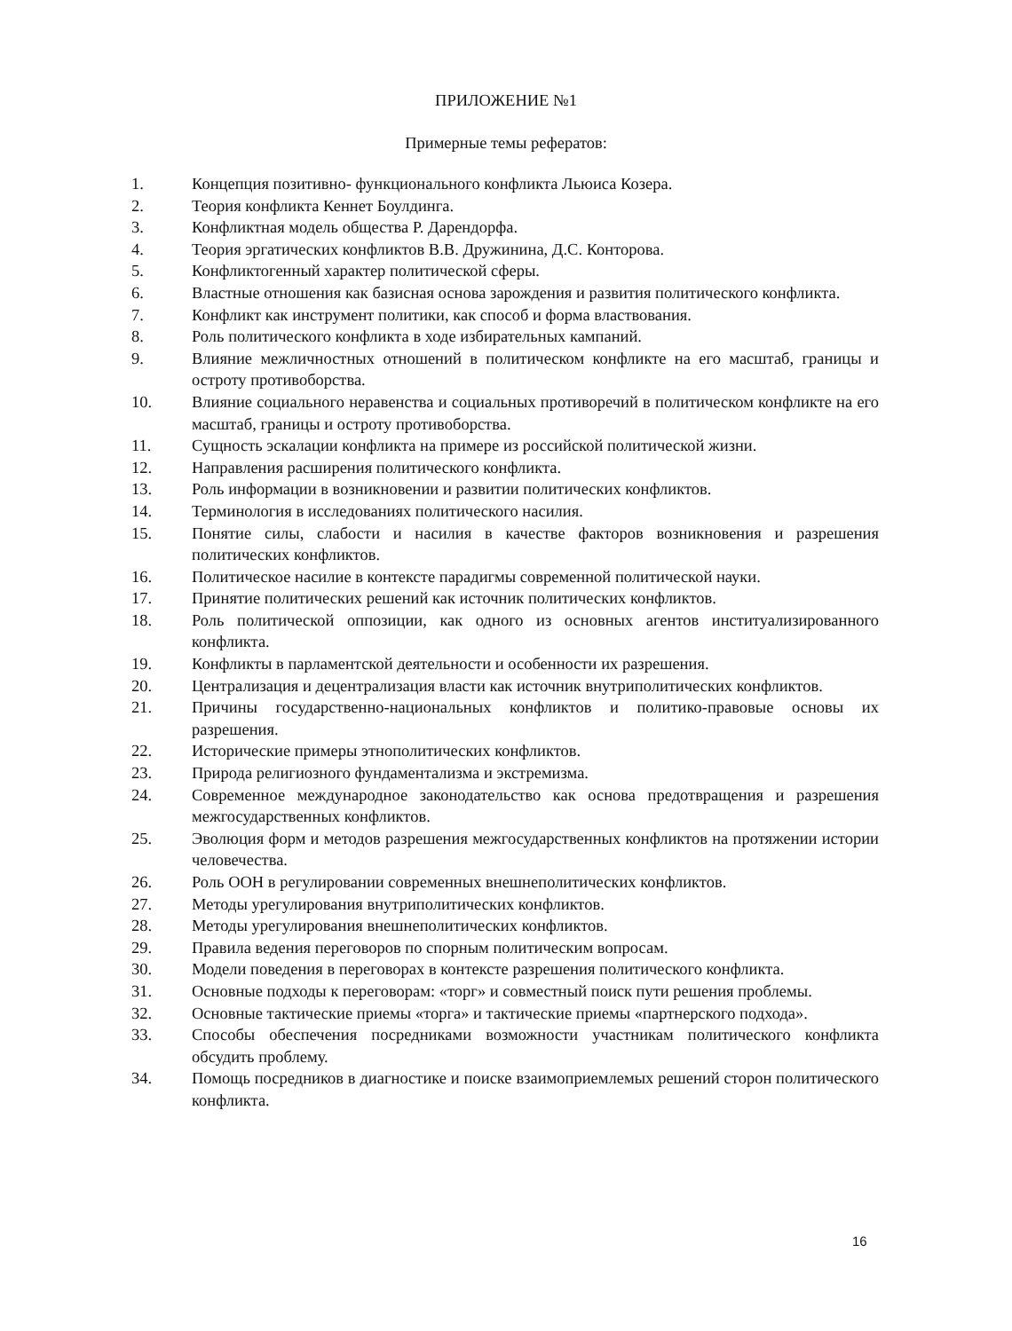ПРИЛОЖЕНИЕ №1
Примерные темы рефератов:
1. Концепция позитивно- функционального конфликта Льюиса Козера.
2. Теория конфликта Кеннет Боулдинга.
3. Конфликтная модель общества Р. Дарендорфа.
4. Теория эргатических конфликтов В.В. Дружинина, Д.С. Конторова.
5. Конфликтогенный характер политической сферы.
6. Властные отношения как базисная основа зарождения и развития политического конфликта.
7. Конфликт как инструмент политики, как способ и форма властвования.
8. Роль политического конфликта в ходе избирательных кампаний.
9. Влияние межличностных отношений в политическом конфликте на его масштаб, границы и остроту противоборства.
10. Влияние социального неравенства и социальных противоречий в политическом конфликте на его масштаб, границы и остроту противоборства.
11. Сущность эскалации конфликта на примере из российской политической жизни.
12. Направления расширения политического конфликта.
13. Роль информации в возникновении и развитии политических конфликтов.
14. Терминология в исследованиях политического насилия.
15. Понятие силы, слабости и насилия в качестве факторов возникновения и разрешения политических конфликтов.
16. Политическое насилие в контексте парадигмы современной политической науки.
17. Принятие политических решений как источник политических конфликтов.
18. Роль политической оппозиции, как одного из основных агентов институализированного конфликта.
19. Конфликты в парламентской деятельности и особенности их разрешения.
20. Централизация и децентрализация власти как источник внутриполитических конфликтов.
21. Причины государственно-национальных конфликтов и политико-правовые основы их разрешения.
22. Исторические примеры этнополитических конфликтов.
23. Природа религиозного фундаментализма и экстремизма.
24. Современное международное законодательство как основа предотвращения и разрешения межгосударственных конфликтов.
25. Эволюция форм и методов разрешения межгосударственных конфликтов на протяжении истории человечества.
26. Роль ООН в регулировании современных внешнеполитических конфликтов.
27. Методы урегулирования внутриполитических конфликтов.
28. Методы урегулирования внешнеполитических конфликтов.
29. Правила ведения переговоров по спорным политическим вопросам.
30. Модели поведения в переговорах в контексте разрешения политического конфликта.
31. Основные подходы к переговорам: «торг» и совместный поиск пути решения проблемы.
32. Основные тактические приемы «торга» и тактические приемы «партнерского подхода».
33. Способы обеспечения посредниками возможности участникам политического конфликта обсудить проблему.
34. Помощь посредников в диагностике и поиске взаимоприемлемых решений сторон политического конфликта.
16